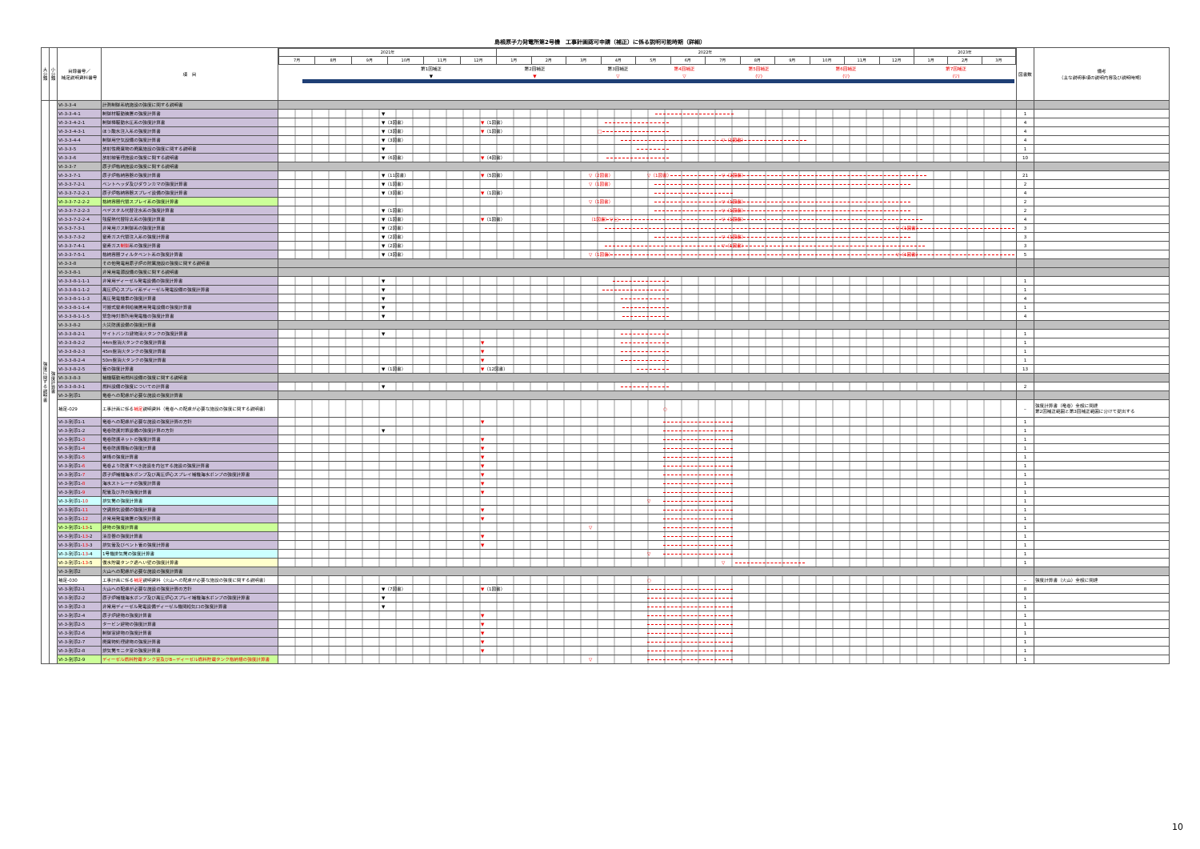島根原子力発電所第2号機　工事計画認可申請（補正）に係る説明可能時期（詳細）
| 大分類 | 小分類 | 目録番号／ 補足説明資料番号 | 項 目 | / 2021年 / / / / / / 2022年 / / / / / / / / / / / / 2023年 / / / / 7月 / 8月 / 9月 / 10月 / 11月 / 12月 / 1月 / 2月 / 3月 / 4月 / 5月 / 6月 / 7月 / 8月 / 9月 / 10月 / 11月 / 12月 / 1月 / 2月 / 3月 / 第1回補正 第2回補正 第3回補正 第4回補正 第5回補正 第6回補正 第7回補正 ▼ ▼ ▽ ▽ (▽) (▽) (▽) | 図書数 | 備考 （主な説明事項の説明内容及び説明時期） |
| --- | --- | --- | --- | --- | --- | --- |
| 強度に関する説明書 | 強度計算書 | VI-3-3-4 | 計測制御系統施設の強度に関する説明書 | | | |
| | | VI-3-3-4-1 | 制御材駆動装置の強度計算書 | ▼ | 1 | |
| | | VI-3-3-4-2-1 | 制御棒駆動水圧系の強度計算書 | ▼（3図書） ▼ （1図書） | 4 | |
| | | VI-3-3-4-3-1 | ほう酸水注入系の強度計算書 | ▼（3図書） ▼ （1図書） □ | 4 | |
| | | VI-3-3-4-4 | 制御用空気設備の強度計算書 | ▼（3図書） ▽（1図書） | 4 | |
| | | VI-3-3-5 | 放射性廃棄物の廃棄施設の強度に関する説明書 | ▼ | 1 | |
| | | VI-3-3-6 | 放射線管理施設の強度に関する説明書 | ▼（6図書） ▼ （4図書） | 10 | |
| | | VI-3-3-7 | 原子炉格納施設の強度に関する説明書 | | | |
| | | VI-3-3-7-1 | 原子炉格納容器の強度計算書 | ▼（11図書） ▼ （5図書） ▽（2図書） ▽（1図書） ▽（2図書） | 21 | |
| | | VI-3-3-7-2-1 | ベントヘッダ及びダウンカマの強度計算書 | ▼（1図書） ▽（1図書） | 2 | |
| | | VI-3-3-7-2-2-1 | 原子炉格納容器スプレイ設備の強度計算書 | ▼（3図書） ▼ （1図書） | 4 | |
| | | VI-3-3-7-2-2-2 | 格納容器代替スプレイ系の強度計算書 | ▽（1図書） ▽（1図書） | 2 | |
| | | VI-3-3-7-2-2-3 | ペデスタル代替注水系の強度計算書 | ▼（1図書） ▽（1図書） | 2 | |
| | | VI-3-3-7-2-2-4 | 残留熱代替除去系の強度計算書 | ▼（1図書） ▼ （1図書） （1図書）▽ □ ▽（1図書） | 4 | |
| | | VI-3-3-7-3-1 | 非常用ガス制御系の強度計算書 | ▼（2図書） ▽（1図書） | 3 | |
| | | VI-3-3-7-3-2 | 窒素ガス代替注入系の強度計算書 | ▼（2図書） ▽（1図書） | 3 | |
| | | VI-3-3-7-4-1 | 窒素ガス 制御 系の強度計算書 | ▼（2図書） ▽（1図書） | 3 | |
| | | VI-3-3-7-5-1 | 格納容器フィルタベント系の強度計算書 | ▼（3図書） ▽（1図書） ▽（1図書） | 5 | |
| | | VI-3-3-8 | その他発電用原子炉の附属施設の強度に関する説明書 | | | |
| | | VI-3-3-8-1 | 非常用電源設備の強度に関する説明書 | | | |
| | | VI-3-3-8-1-1-1 | 非常用ディーゼル発電設備の強度計算書 | ▼ | 1 | |
| | | VI-3-3-8-1-1-2 | 高圧炉心スプレイ系ディーゼル発電設備の強度計算書 | ▼ | 1 | |
| | | VI-3-3-8-1-1-3 | 高圧発電機車の強度計算書 | ▼ | 4 | |
| | | VI-3-3-8-1-1-4 | 可搬式窒素供給装置用発電設備の強度計算書 | ▼ | 1 | |
| | | VI-3-3-8-1-1-5 | 緊急時対策所用発電機の強度計算書 | ▼ | 4 | |
| | | VI-3-3-8-2 | 火災防護設備の強度計算書 | | | |
| | | VI-3-3-8-2-1 | サイトバンカ建物消火タンクの強度計算書 | ▼ | 1 | |
| | | VI-3-3-8-2-2 | 44m盤消火タンクの強度計算書 | ▼ | 1 | |
| | | VI-3-3-8-2-3 | 45m盤消火タンクの強度計算書 | ▼ | 1 | |
| | | VI-3-3-8-2-4 | 50m盤消火タンクの強度計算書 | ▼ | 1 | |
| | | VI-3-3-8-2-5 | 管の強度計算書 | ▼（1図書） ▼ （12図書） | 13 | |
| | | VI-3-3-8-3 | 補機駆動用燃料設備の強度に関する説明書 | | | |
| | | VI-3-3-8-3-1 | 燃料設備の強度についての計算書 | ▼ | 2 | |
| | | VI-3-別添1 | 竜巻への配慮が必要な施設の強度計算書 | | | |
| | | 補足-029 | 工事計画に係る 補足 説明資料（竜巻への配慮が必要な施設の強度に関する説明書） | ○ | – | 強度計算書（竜巻）全般に関連 第2回補正範囲と第3回補正範囲に分けて提出する |
| | | VI-3-別添1-1 | 竜巻への配慮が必要な施設の強度計算の方針 | ▼ | 1 | |
| | | VI-3-別添1-2 | 竜巻防護対策設備の強度計算の方針 | ▼ | 1 | |
| | | VI-3-別添1- 3 | 竜巻防護ネットの強度計算書 | ▼ | 1 | |
| | | VI-3-別添1- 4 | 竜巻防護鋼板の強度計算書 | ▼ | 1 | |
| | | VI-3-別添1- 5 | 架構の強度計算書 | ▼ | 1 | |
| | | VI-3-別添1- 6 | 竜巻より防護すべき施設を内包する施設の強度計算書 | ▼ | 1 | |
| | | VI-3-別添1- 7 | 原子炉補機海水ポンプ及び高圧炉心スプレイ補機海水ポンプの強度計算書 | ▼ | 1 | |
| | | VI-3-別添1- 8 | 海水ストレーナの強度計算書 | ▼ | 1 | |
| | | VI-3-別添1- 9 | 配管及び弁の強度計算書 | ▼ | 1 | |
| | | VI-3-別添1- 10 | 排気筒の強度計算書 | ▽ | 1 | |
| | | VI-3-別添1- 11 | 空調換気設備の強度計算書 | ▼ | 1 | |
| | | VI-3-別添1- 12 | 非常用発電装置の強度計算書 | ▼ | 1 | |
| | | VI-3-別添1- 13 -1 | 建物の強度計算書 | ▽ | 1 | |
| | | VI-3-別添1- 13 -2 | 消音器の強度計算書 | ▼ | 1 | |
| | | VI-3-別添1- 13 -3 | 排気管及びベント管の強度計算書 | ▼ | 1 | |
| | | VI-3-別添1- 13 -4 | 1号機排気筒の強度計算書 | ▽ | 1 | |
| | | VI-3-別添1- 13 -5 | 復水貯蔵タンク遮へい壁の強度計算書 | ▽ | 1 | |
| | | VI-3-別添2 | 火山への配慮が必要な施設の強度計算書 | | | |
| | | 補足-030 | 工事計画に係る 補足 説明資料（火山への配慮が必要な施設の強度に関する説明書） | ○ | – | 強度計算書（火山）全般に関連 |
| | | VI-3-別添2-1 | 火山への配慮が必要な施設の強度計算の方針 | ▼（7図書） ▼ （1図書） | 8 | |
| | | VI-3-別添2-2 | 原子炉補機海水ポンプ及び高圧炉心スプレイ補機海水ポンプの強度計算書 | ▼ | 1 | |
| | | VI-3-別添2-3 | 非常用ディーゼル発電設備ディーゼル機関給気口の強度計算書 | ▼ | 1 | |
| | | VI-3-別添2-4 | 原子炉建物の強度計算書 | ▼ | 1 | |
| | | VI-3-別添2-5 | タービン建物の強度計算書 | ▼ | 1 | |
| | | VI-3-別添2-6 | 制御室建物の強度計算書 | ▼ | 1 | |
| | | VI-3-別添2-7 | 廃棄物処理建物の強度計算書 | ▼ | 1 | |
| | | VI-3-別添2-8 | 排気筒モニタ室の強度計算書 | ▼ | 1 | |
| | | VI-3-別添2-9 | ディーゼル燃料貯蔵タンク室及びB−ディーゼル燃料貯蔵タンク格納槽の強度計算書 | ▽ | 1 | |
10